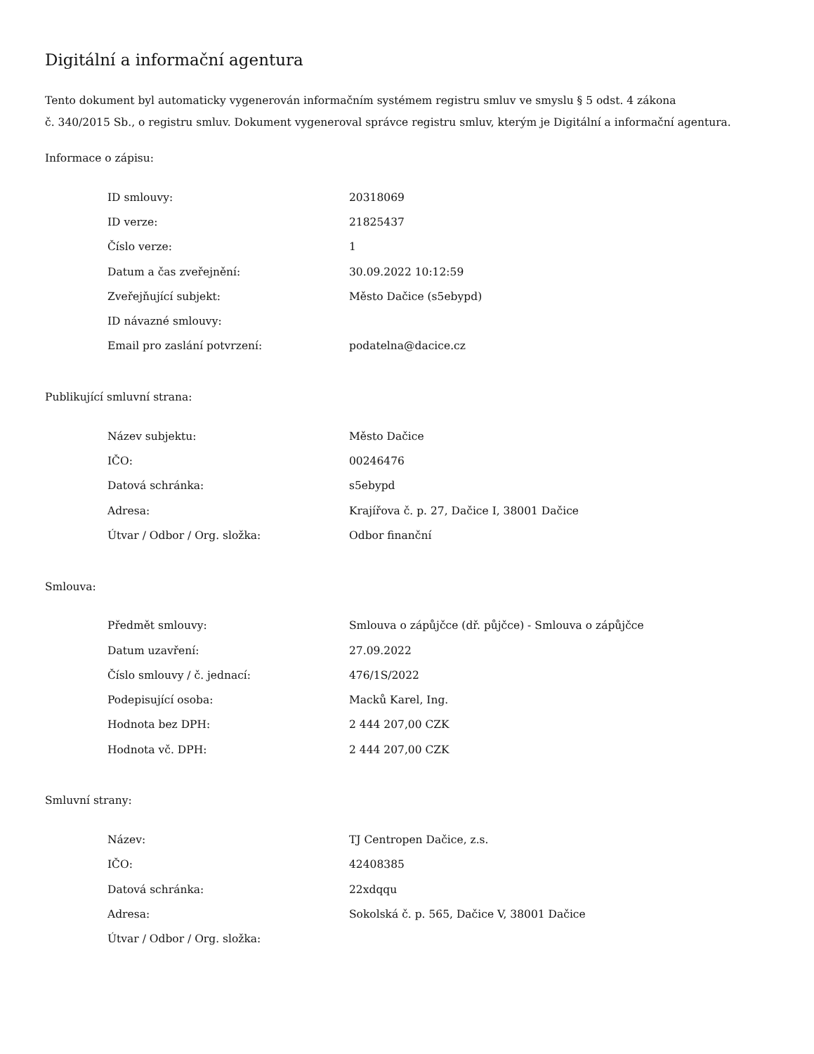Digitální a informační agentura
Tento dokument byl automaticky vygenerován informačním systémem registru smluv ve smyslu § 5 odst. 4 zákona
č. 340/2015 Sb., o registru smluv. Dokument vygeneroval správce registru smluv, kterým je Digitální a informační agentura.
Informace o zápisu:
| ID smlouvy: | 20318069 |
| ID verze: | 21825437 |
| Číslo verze: | 1 |
| Datum a čas zveřejnění: | 30.09.2022 10:12:59 |
| Zveřejňující subjekt: | Město Dačice (s5ebypd) |
| ID návazné smlouvy: | |
| Email pro zaslání potvrzení: | podatelna@dacice.cz |
Publikující smluvní strana:
| Název subjektu: | Město Dačice |
| IČO: | 00246476 |
| Datová schránka: | s5ebypd |
| Adresa: | Krajířova č. p. 27, Dačice I, 38001 Dačice |
| Útvar / Odbor / Org. složka: | Odbor finanční |
Smlouva:
| Předmět smlouvy: | Smlouva o zápůjčce (dř. půjčce) - Smlouva o zápůjčce |
| Datum uzavření: | 27.09.2022 |
| Číslo smlouvy / č. jednací: | 476/1S/2022 |
| Podepisující osoba: | Macků Karel, Ing. |
| Hodnota bez DPH: | 2 444 207,00 CZK |
| Hodnota vč. DPH: | 2 444 207,00 CZK |
Smluvní strany:
| Název: | TJ Centropen Dačice, z.s. |
| IČO: | 42408385 |
| Datová schránka: | 22xdqqu |
| Adresa: | Sokolská č. p. 565, Dačice V, 38001 Dačice |
| Útvar / Odbor / Org. složka: | |